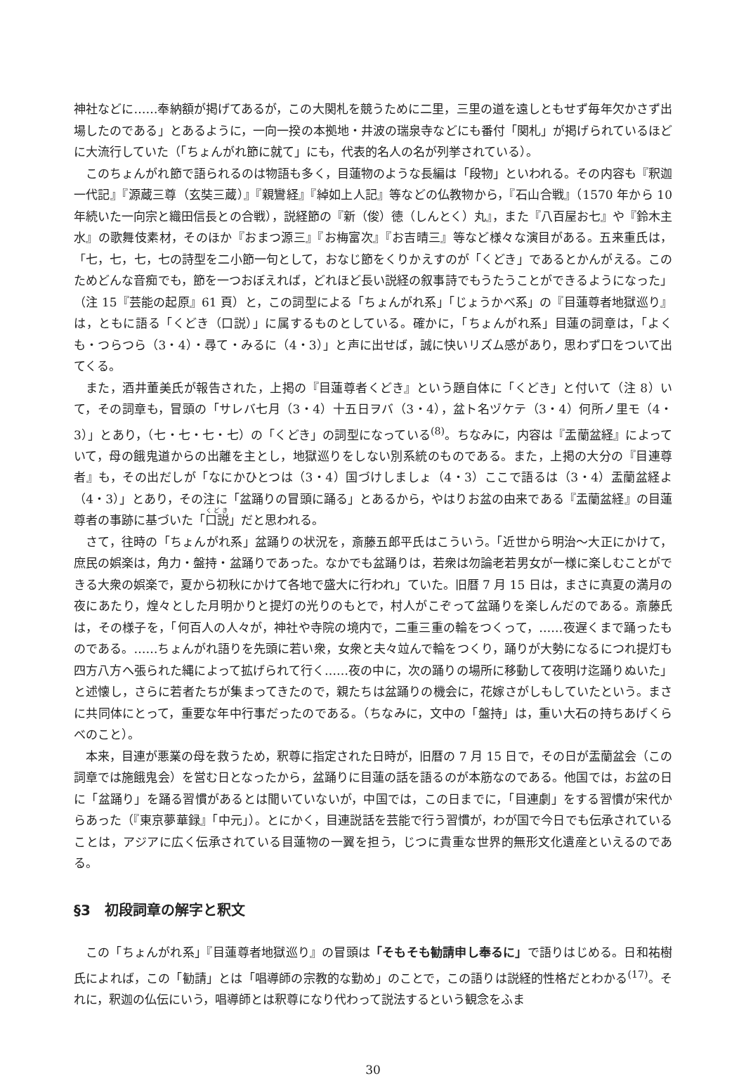神社などに……奉納額が掲げてあるが，この大関札を競うために二里，三里の道を遠しともせず毎年欠かさず出場したのである」とあるように，一向一揆の本拠地・井波の瑞泉寺などにも番付「関札」が掲げられているほどに大流行していた（「ちょんがれ節に就て」にも，代表的名人の名が列挙されている）。
このちょんがれ節で語られるのは物語も多く，目蓮物のような長編は「段物」といわれる。その内容も『釈迦一代記』『源蔵三尊（玄奘三蔵）』『親鸞経』『綽如上人記』等などの仏教物から，『石山合戦』（1570 年から 10 年続いた一向宗と織田信長との合戦），説経節の『新（俊）徳（しんとく）丸』，また『八百屋お七』や『鈴木主水』の歌舞伎素材，そのほか『おまつ源三』『お梅富次』『お吉晴三』等など様々な演目がある。五来重氏は，「七，七，七，七の詩型を二小節一句として，おなじ節をくりかえすのが「くどき」であるとかんがえる。このためどんな音痴でも，節を一つおぼえれば，どれほど長い説経の叙事詩でもうたうことができるようになった」（注 15『芸能の起原』61 頁）と，この詞型による「ちょんがれ系」「じょうかべ系」の『目蓮尊者地獄巡り』は，ともに語る「くどき（口説）」に属するものとしている。確かに，「ちょんがれ系」目蓮の詞章は，「よくも・つらつら（3・4）・尋て・みるに（4・3）」と声に出せば，誠に快いリズム感があり，思わず口をついて出てくる。
また，酒井董美氏が報告された，上掲の『目蓮尊者くどき』という題自体に「くどき」と付いて（注 8）いて，その詞章も，冒頭の「サレバ七月（3・4）十五日ヲバ（3・4），盆ト名ヅケテ（3・4）何所ノ里モ（4・3）」とあり，（七・七・七・七）の「くどき」の詞型になっている<sup>(8)</sup>。ちなみに，内容は『盂蘭盆経』によっていて，母の餓鬼道からの出離を主とし，地獄巡りをしない別系統のものである。また，上掲の大分の『目連尊者』も，その出だしが「なにかひとつは（3・4）国づけしましょ（4・3）ここで語るは（3・4）盂蘭盆経よ（4・3）」とあり，その注に「盆踊りの冒頭に踊る」とあるから，やはりお盆の由来である『盂蘭盆経』の目蓮尊者の事跡に基づいた「口説」だと思われる。
さて，往時の「ちょんがれ系」盆踊りの状況を，斎藤五郎平氏はこういう。「近世から明治〜大正にかけて，庶民の娯楽は，角力・盤持・盆踊りであった。なかでも盆踊りは，若衆は勿論老若男女が一様に楽しむことができる大衆の娯楽で，夏から初秋にかけて各地で盛大に行われ」ていた。旧暦 7 月 15 日は，まさに真夏の満月の夜にあたり，煌々とした月明かりと提灯の光りのもとで，村人がこぞって盆踊りを楽しんだのである。斎藤氏は，その様子を，「何百人の人々が，神社や寺院の境内で，二重三重の輪をつくって，……夜遅くまで踊ったものである。……ちょんがれ語りを先頭に若い衆，女衆と夫々竝んで輪をつくり，踊りが大勢になるにつれ提灯も四方八方へ張られた縄によって拡げられて行く……夜の中に，次の踊りの場所に移動して夜明け迄踊りぬいた」と述懐し，さらに若者たちが集まってきたので，親たちは盆踊りの機会に，花嫁さがしもしていたという。まさに共同体にとって，重要な年中行事だったのである。（ちなみに，文中の「盤持」は，重い大石の持ちあげくらべのこと）。
本来，目連が悪業の母を救うため，釈尊に指定された日時が，旧暦の 7 月 15 日で，その日が盂蘭盆会（この詞章では施餓鬼会）を営む日となったから，盆踊りに目蓮の話を語るのが本筋なのである。他国では，お盆の日に「盆踊り」を踊る習慣があるとは聞いていないが，中国では，この日までに，「目連劇」をする習慣が宋代からあった（『東京夢華録』「中元」）。とにかく，目連説話を芸能で行う習慣が，わが国で今日でも伝承されていることは，アジアに広く伝承されている目蓮物の一翼を担う，じつに貴重な世界的無形文化遺産といえるのである。
§3　初段詞章の解字と釈文
この「ちょんがれ系」『目蓮尊者地獄巡り』の冒頭は「そもそも勧請申し奉るに」で語りはじめる。日和祐樹氏によれば，この「勧請」とは「唱導師の宗教的な勤め」のことで，この語りは説経的性格だとわかる<sup>(17)</sup>。それに，釈迦の仏伝にいう，唱導師とは釈尊になり代わって説法するという観念をふま
30